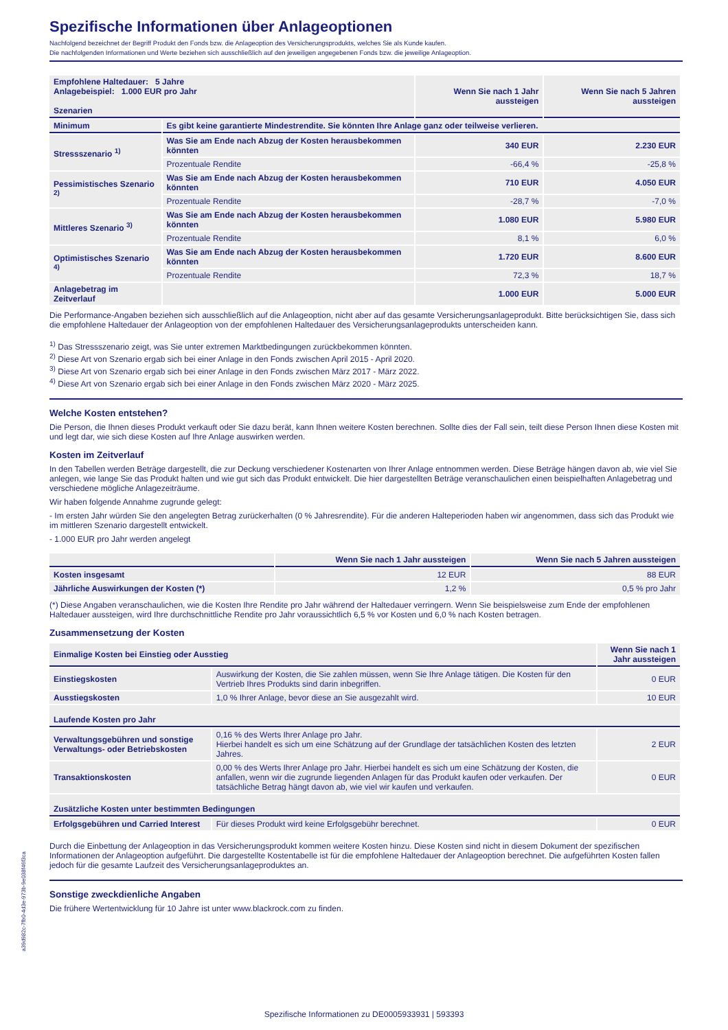Spezifische Informationen über Anlageoptionen
Nachfolgend bezeichnet der Begriff Produkt den Fonds bzw. die Anlageoption des Versicherungsprodukts, welches Sie als Kunde kaufen.
Die nachfolgenden Informationen und Werte beziehen sich ausschließlich auf den jeweiligen angegebenen Fonds bzw. die jeweilige Anlageoption.
| Empfohlene Haltedauer: 5 Jahre Anlagebeispiel: 1.000 EUR pro Jahr Szenarien | | Wenn Sie nach 1 Jahr aussteigen | Wenn Sie nach 5 Jahren aussteigen |
| Minimum | Es gibt keine garantierte Mindestrendite. Sie könnten Ihre Anlage ganz oder teilweise verlieren. | | |
| Stressszenario <sup>1)</sup> | Was Sie am Ende nach Abzug der Kosten herausbekommen könnten | 340 EUR | 2.230 EUR |
| | Prozentuale Rendite | -66,4 % | -25,8 % |
| Pessimistisches Szenario <sup>2)</sup> | Was Sie am Ende nach Abzug der Kosten herausbekommen könnten | 710 EUR | 4.050 EUR |
| | Prozentuale Rendite | -28,7 % | -7,0 % |
| Mittleres Szenario <sup>3)</sup> | Was Sie am Ende nach Abzug der Kosten herausbekommen könnten | 1.080 EUR | 5.980 EUR |
| | Prozentuale Rendite | 8,1 % | 6,0 % |
| Optimistisches Szenario <sup>4)</sup> | Was Sie am Ende nach Abzug der Kosten herausbekommen könnten | 1.720 EUR | 8.600 EUR |
| | Prozentuale Rendite | 72,3 % | 18,7 % |
| Anlagebetrag im Zeitverlauf | | 1.000 EUR | 5.000 EUR |
Die Performance-Angaben beziehen sich ausschließlich auf die Anlageoption, nicht aber auf das gesamte Versicherungsanlageprodukt. Bitte berücksichtigen Sie, dass sich die empfohlene Haltedauer der Anlageoption von der empfohlenen Haltedauer des Versicherungsanlageprodukts unterscheiden kann.
<sup>1)</sup> Das Stressszenario zeigt, was Sie unter extremen Marktbedingungen zurückbekommen könnten.
<sup>2)</sup> Diese Art von Szenario ergab sich bei einer Anlage in den Fonds zwischen April 2015 - April 2020.
<sup>3)</sup> Diese Art von Szenario ergab sich bei einer Anlage in den Fonds zwischen März 2017 - März 2022.
<sup>4)</sup> Diese Art von Szenario ergab sich bei einer Anlage in den Fonds zwischen März 2020 - März 2025.
Welche Kosten entstehen?
Die Person, die Ihnen dieses Produkt verkauft oder Sie dazu berät, kann Ihnen weitere Kosten berechnen. Sollte dies der Fall sein, teilt diese Person Ihnen diese Kosten mit und legt dar, wie sich diese Kosten auf Ihre Anlage auswirken werden.
Kosten im Zeitverlauf
In den Tabellen werden Beträge dargestellt, die zur Deckung verschiedener Kostenarten von Ihrer Anlage entnommen werden. Diese Beträge hängen davon ab, wie viel Sie anlegen, wie lange Sie das Produkt halten und wie gut sich das Produkt entwickelt. Die hier dargestellten Beträge veranschaulichen einen beispielhaften Anlagebetrag und verschiedene mögliche Anlagezeiträume.
Wir haben folgende Annahme zugrunde gelegt:
- Im ersten Jahr würden Sie den angelegten Betrag zurückerhalten (0 % Jahresrendite). Für die anderen Halteperioden haben wir angenommen, dass sich das Produkt wie im mittleren Szenario dargestellt entwickelt.
- 1.000 EUR pro Jahr werden angelegt
| | Wenn Sie nach 1 Jahr aussteigen | Wenn Sie nach 5 Jahren aussteigen |
| Kosten insgesamt | 12 EUR | 88 EUR |
| Jährliche Auswirkungen der Kosten (*) | 1,2 % | 0,5 % pro Jahr |
(*) Diese Angaben veranschaulichen, wie die Kosten Ihre Rendite pro Jahr während der Haltedauer verringern. Wenn Sie beispielsweise zum Ende der empfohlenen Haltedauer aussteigen, wird Ihre durchschnittliche Rendite pro Jahr voraussichtlich 6,5 % vor Kosten und 6,0 % nach Kosten betragen.
Zusammensetzung der Kosten
| Einmalige Kosten bei Einstieg oder Ausstieg | | Wenn Sie nach 1 Jahr aussteigen |
| Einstiegskosten | Auswirkung der Kosten, die Sie zahlen müssen, wenn Sie Ihre Anlage tätigen. Die Kosten für den Vertrieb Ihres Produkts sind darin inbegriffen. | 0 EUR |
| Ausstiegskosten | 1,0 % Ihrer Anlage, bevor diese an Sie ausgezahlt wird. | 10 EUR |
| Laufende Kosten pro Jahr | | |
| Verwaltungsgebühren und sonstige Verwaltungs- oder Betriebskosten | 0,16 % des Werts Ihrer Anlage pro Jahr. Hierbei handelt es sich um eine Schätzung auf der Grundlage der tatsächlichen Kosten des letzten Jahres. | 2 EUR |
| Transaktionskosten | 0,00 % des Werts Ihrer Anlage pro Jahr. Hierbei handelt es sich um eine Schätzung der Kosten, die anfallen, wenn wir die zugrunde liegenden Anlagen für das Produkt kaufen oder verkaufen. Der tatsächliche Betrag hängt davon ab, wie viel wir kaufen und verkaufen. | 0 EUR |
| Zusätzliche Kosten unter bestimmten Bedingungen | | |
| Erfolgsgebühren und Carried Interest | Für dieses Produkt wird keine Erfolgsgebühr berechnet. | 0 EUR |
Durch die Einbettung der Anlageoption in das Versicherungsprodukt kommen weitere Kosten hinzu. Diese Kosten sind nicht in diesem Dokument der spezifischen Informationen der Anlageoption aufgeführt. Die dargestellte Kostentabelle ist für die empfohlene Haltedauer der Anlageoption berechnet. Die aufgeführten Kosten fallen jedoch für die gesamte Laufzeit des Versicherungsanlageproduktes an.
Sonstige zweckdienliche Angaben
Die frühere Wertentwicklung für 10 Jahre ist unter www.blackrock.com zu finden.
a39d982c-7fb0-4d3e-973b-9e038f46f3ca
Spezifische Informationen zu DE0005933931 | 593393